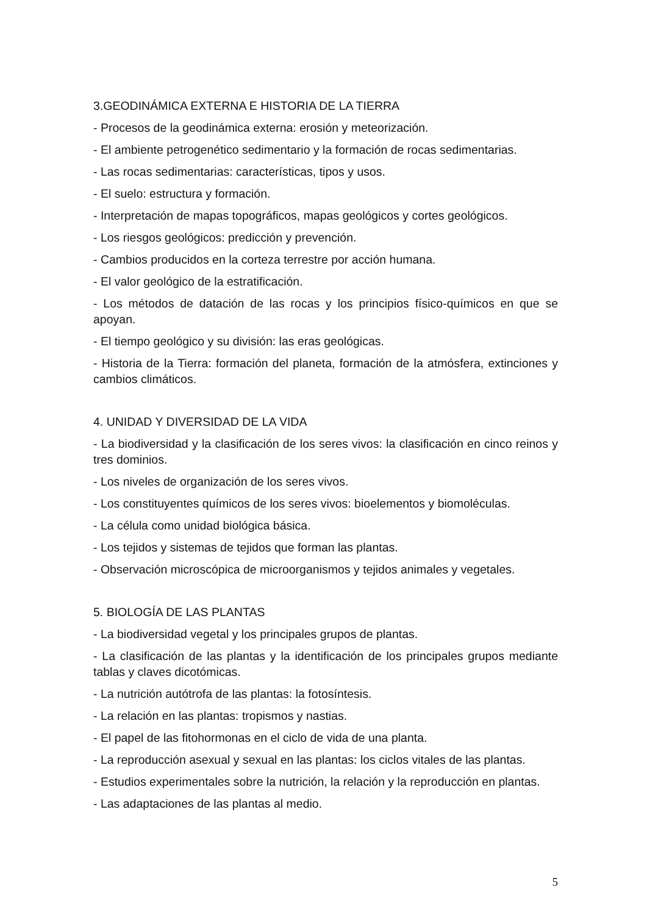3.GEODINÁMICA EXTERNA E HISTORIA DE LA TIERRA
- Procesos de la geodinámica externa: erosión y meteorización.
- El ambiente petrogenético sedimentario y la formación de rocas sedimentarias.
- Las rocas sedimentarias: características, tipos y usos.
- El suelo: estructura y formación.
- Interpretación de mapas topográficos, mapas geológicos y cortes geológicos.
- Los riesgos geológicos: predicción y prevención.
- Cambios producidos en la corteza terrestre por acción humana.
- El valor geológico de la estratificación.
- Los métodos de datación de las rocas y los principios físico-químicos en que se apoyan.
- El tiempo geológico y su división: las eras geológicas.
- Historia de la Tierra: formación del planeta, formación de la atmósfera, extinciones y cambios climáticos.
4. UNIDAD Y DIVERSIDAD DE LA VIDA
- La biodiversidad y la clasificación de los seres vivos: la clasificación en cinco reinos y tres dominios.
- Los niveles de organización de los seres vivos.
- Los constituyentes químicos de los seres vivos: bioelementos y biomoléculas.
- La célula como unidad biológica básica.
- Los tejidos y sistemas de tejidos que forman las plantas.
- Observación microscópica de microorganismos y tejidos animales y vegetales.
5. BIOLOGÍA DE LAS PLANTAS
- La biodiversidad vegetal y los principales grupos de plantas.
- La clasificación de las plantas y la identificación de los principales grupos mediante tablas y claves dicotómicas.
- La nutrición autótrofa de las plantas: la fotosíntesis.
- La relación en las plantas: tropismos y nastias.
- El papel de las fitohormonas en el ciclo de vida de una planta.
- La reproducción asexual y sexual en las plantas: los ciclos vitales de las plantas.
- Estudios experimentales sobre la nutrición, la relación y la reproducción en plantas.
- Las adaptaciones de las plantas al medio.
5